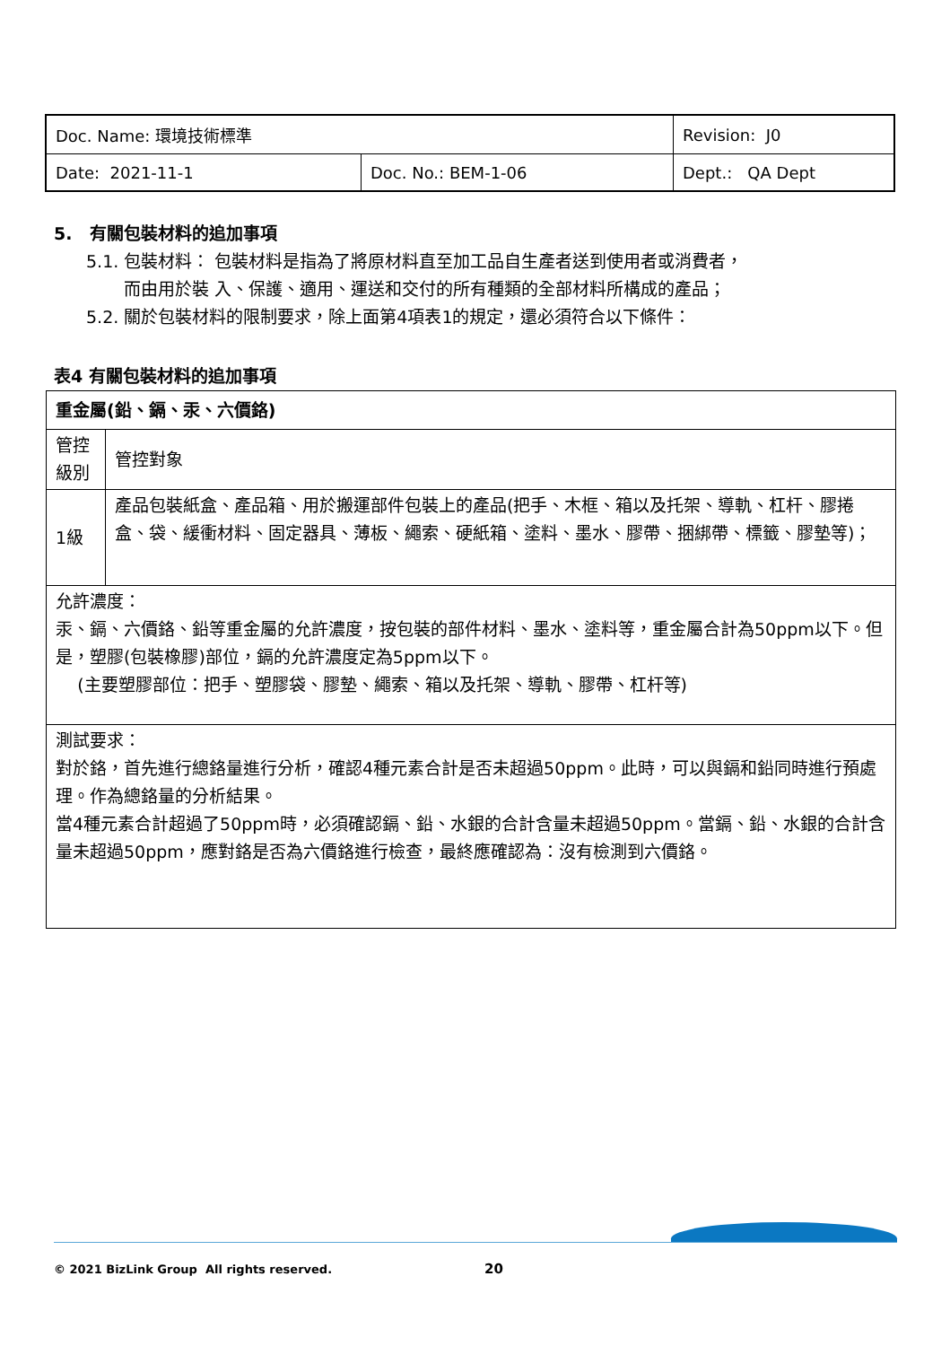| Doc. Name: 環境技術標準 | | Revision: J0 |
| Date: 2021-11-1 | Doc. No.: BEM-1-06 | Dept.: QA Dept |
5. 有關包裝材料的追加事項
5.1. 包裝材料： 包裝材料是指為了將原材料直至加工品自生產者送到使用者或消費者，
而由用於裝 入、保護、適用、運送和交付的所有種類的全部材料所構成的產品；
5.2. 關於包裝材料的限制要求，除上面第4項表1的規定，還必須符合以下條件：
表4 有關包裝材料的追加事項
| 重金屬(鉛、鎘、汞、六價鉻) | |
| 管控 級別 | 管控對象 |
| 1級 | 產品包裝紙盒、產品箱、用於搬運部件包裝上的產品(把手、木框、箱以及托架、導軌、杠杆、膠捲盒、袋、緩衝材料、固定器具、薄板、繩索、硬紙箱、塗料、墨水、膠帶、捆綁帶、標籤、膠墊等)； |
| 允許濃度： 汞、鎘、六價鉻、鉛等重金屬的允許濃度，按包裝的部件材料、墨水、塗料等，重金屬合計為50ppm以下。但是，塑膠(包裝橡膠)部位，鎘的允許濃度定為5ppm以下。 (主要塑膠部位：把手、塑膠袋、膠墊、繩索、箱以及托架、導軌、膠帶、杠杆等) | |
| 測試要求： 對於鉻，首先進行總鉻量進行分析，確認4種元素合計是否未超過50ppm。此時，可以與鎘和鉛同時進行預處理。作為總鉻量的分析結果。 當4種元素合計超過了50ppm時，必須確認鎘、鉛、水銀的合計含量未超過50ppm。當鎘、鉛、水銀的合計含量未超過50ppm，應對鉻是否為六價鉻進行檢查，最終應確認為：沒有檢測到六價鉻。 | |
© 2021 BizLink Group All rights reserved. 20